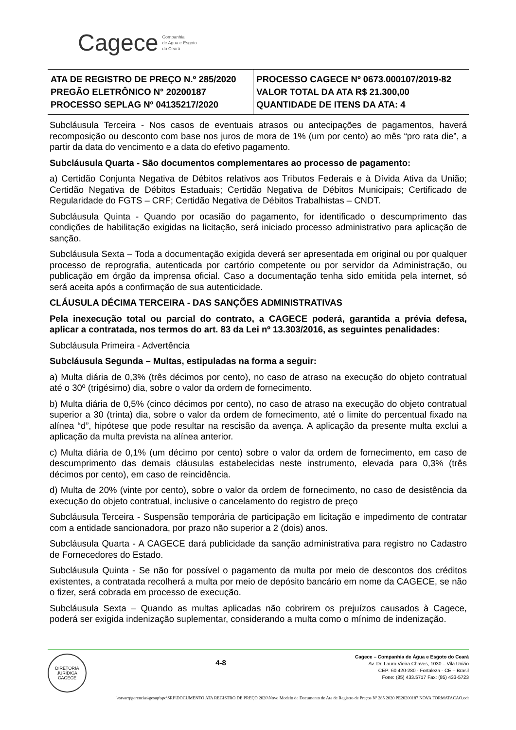Cagece Companhia
de Agua e Esgoto
do Ceará
| ATA DE REGISTRO DE PREÇO N.º 285/2020 PREGÃO ELETRÔNICO N° 20200187 PROCESSO SEPLAG Nº 04135217/2020 | PROCESSO CAGECE Nº 0673.000107/2019-82 VALOR TOTAL DA ATA R$ 21.300,00 QUANTIDADE DE ITENS DA ATA: 4 |
Subcláusula Terceira - Nos casos de eventuais atrasos ou antecipações de pagamentos, haverá recomposição ou desconto com base nos juros de mora de 1% (um por cento) ao mês “pro rata die”, a partir da data do vencimento e a data do efetivo pagamento.
Subcláusula Quarta - São documentos complementares ao processo de pagamento:
a) Certidão Conjunta Negativa de Débitos relativos aos Tributos Federais e à Dívida Ativa da União; Certidão Negativa de Débitos Estaduais; Certidão Negativa de Débitos Municipais; Certificado de Regularidade do FGTS – CRF; Certidão Negativa de Débitos Trabalhistas – CNDT.
Subcláusula Quinta - Quando por ocasião do pagamento, for identificado o descumprimento das condições de habilitação exigidas na licitação, será iniciado processo administrativo para aplicação de sanção.
Subcláusula Sexta – Toda a documentação exigida deverá ser apresentada em original ou por qualquer processo de reprografia, autenticada por cartório competente ou por servidor da Administração, ou publicação em órgão da imprensa oficial. Caso a documentação tenha sido emitida pela internet, só será aceita após a confirmação de sua autenticidade.
CLÁUSULA DÉCIMA TERCEIRA - DAS SANÇÕES ADMINISTRATIVAS
Pela inexecução total ou parcial do contrato, a CAGECE poderá, garantida a prévia defesa, aplicar a contratada, nos termos do art. 83 da Lei nº 13.303/2016, as seguintes penalidades:
Subcláusula Primeira - Advertência
Subcláusula Segunda – Multas, estipuladas na forma a seguir:
a) Multa diária de 0,3% (três décimos por cento), no caso de atraso na execução do objeto contratual até o 30º (trigésimo) dia, sobre o valor da ordem de fornecimento.
b) Multa diária de 0,5% (cinco décimos por cento), no caso de atraso na execução do objeto contratual superior a 30 (trinta) dia, sobre o valor da ordem de fornecimento, até o limite do percentual fixado na alínea “d”, hipótese que pode resultar na rescisão da avença. A aplicação da presente multa exclui a aplicação da multa prevista na alínea anterior.
c) Multa diária de 0,1% (um décimo por cento) sobre o valor da ordem de fornecimento, em caso de descumprimento das demais cláusulas estabelecidas neste instrumento, elevada para 0,3% (três décimos por cento), em caso de reincidência.
d) Multa de 20% (vinte por cento), sobre o valor da ordem de fornecimento, no caso de desistência da execução do objeto contratual, inclusive o cancelamento do registro de preço
Subcláusula Terceira - Suspensão temporária de participação em licitação e impedimento de contratar com a entidade sancionadora, por prazo não superior a 2 (dois) anos.
Subcláusula Quarta - A CAGECE dará publicidade da sanção administrativa para registro no Cadastro de Fornecedores do Estado.
Subcláusula Quinta - Se não for possível o pagamento da multa por meio de descontos dos créditos existentes, a contratada recolherá a multa por meio de depósito bancário em nome da CAGECE, se não o fizer, será cobrada em processo de execução.
Subcláusula Sexta – Quando as multas aplicadas não cobrirem os prejuízos causados à Cagece, poderá ser exigida indenização suplementar, considerando a multa como o mínimo de indenização.
DIRETORIA JURÍDICA
CAGECE
4-8
Cagece – Companhia de Água e Esgoto do Ceará
Av. Dr. Lauro Vieira Chaves, 1030 – Vila União
CEP: 60.420-280 - Fortaleza - CE – Brasil
Fone: (85) 433.5717 Fax: (85) 433-5723
\\srvarq\gerencias\gesup\spc\SRP\DOCUMENTO ATA REGISTRO DE PREÇO 2020\Novo Modelo de Documento de Ata de Registro de Preços Nº 285 2020 PE20200187 NOVA FORMATACAO.odt